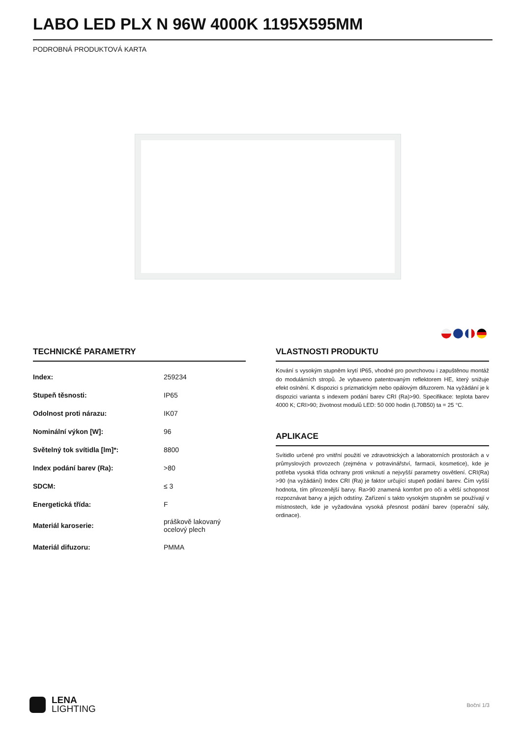LABO LED PLX N 96W 4000K 1195X595MM
PODROBNÁ PRODUKTOVÁ KARTA
TECHNICKÉ PARAMETRY
| Index: | 259234 |
| Stupeň těsnosti: | IP65 |
| Odolnost proti nárazu: | IK07 |
| Nominální výkon [W]: | 96 |
| Světelný tok svítidla [lm]*: | 8800 |
| Index podání barev (Ra): | >80 |
| SDCM: | ≤ 3 |
| Energetická třída: | F |
| Materiál karoserie: | práškově lakovaný ocelový plech |
| Materiál difuzoru: | PMMA |
VLASTNOSTI PRODUKTU
Kování s vysokým stupněm krytí IP65, vhodné pro povrchovou i zapuštěnou montáž do modulárních stropů. Je vybaveno patentovaným reflektorem HE, který snižuje efekt oslnění. K dispozici s prizmatickým nebo opálovým difuzorem. Na vyžádání je k dispozici varianta s indexem podání barev CRI (Ra)>90. Specifikace: teplota barev 4000 K; CRI>90; životnost modulů LED: 50 000 hodin (L70B50) ta = 25 °C.
APLIKACE
Svítidlo určené pro vnitřní použití ve zdravotnických a laboratorních prostorách a v průmyslových provozech (zejména v potravinářství, farmacii, kosmetice), kde je potřeba vysoká třída ochrany proti vniknutí a nejvyšší parametry osvětlení. CRI(Ra) >90 (na vyžádání) Index CRI (Ra) je faktor určující stupeň podání barev. Čím vyšší hodnota, tím přirozenější barvy. Ra>90 znamená komfort pro oči a větší schopnost rozpoznávat barvy a jejich odstíny. Zařízení s takto vysokým stupněm se používají v místnostech, kde je vyžadována vysoká přesnost podání barev (operační sály, ordinace).
LENA
LIGHTING
Boční 1/3